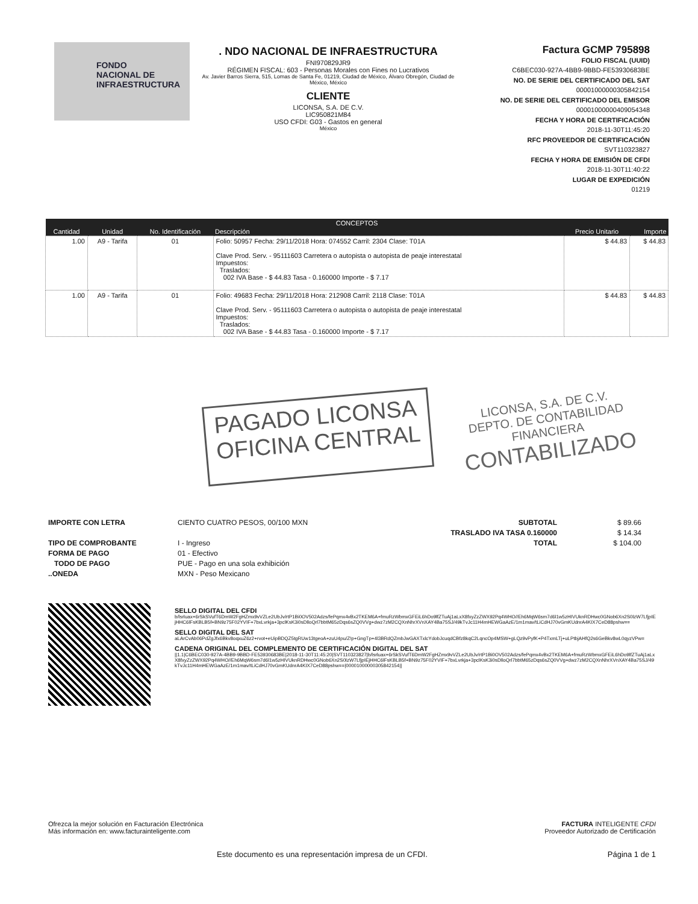FONDO
NACIONAL DE
INFRAESTRUCTURA
. NDO NACIONAL DE INFRAESTRUCTURA
FNI970829JR9
RÉGIMEN FISCAL: 603 - Personas Morales con Fines no Lucrativos
Av. Javier Barros Sierra, 515, Lomas de Santa Fe, 01219, Ciudad de México, Álvaro Obregón, Ciudad de México, México
CLIENTE
LICONSA, S.A. DE C.V.
LIC950821M84
USO CFDI: G03 - Gastos en general
México
Factura GCMP 795898
FOLIO FISCAL (UUID)
C6BEC030-927A-4BB9-9BBD-FE53930683BE
NO. DE SERIE DEL CERTIFICADO DEL SAT
00001000000305842154
NO. DE SERIE DEL CERTIFICADO DEL EMISOR
00001000000409054348
FECHA Y HORA DE CERTIFICACIÓN
2018-11-30T11:45:20
RFC PROVEEDOR DE CERTIFICACIÓN
SVT110323827
FECHA Y HORA DE EMISIÓN DE CFDI
2018-11-30T11:40:22
LUGAR DE EXPEDICIÓN
01219
| CONCEPTOS | | | | | |
| --- | --- | --- | --- | --- | --- |
| Cantidad | Unidad | No. Identificación | Descripción | Precio Unitario | Importe |
| 1.00 | A9 - Tarifa | 01 | Folio: 50957 Fecha: 29/11/2018 Hora: 074552 Carril: 2304 Clase: T01A Clave Prod. Serv. - 95111603 Carretera o autopista o autopista de peaje interestatal Impuestos: Traslados: 002 IVA Base - $ 44.83 Tasa - 0.160000 Importe - $ 7.17 | $ 44.83 | $ 44.83 |
| 1.00 | A9 - Tarifa | 01 | Folio: 49683 Fecha: 29/11/2018 Hora: 212908 Carril: 2118 Clase: T01A Clave Prod. Serv. - 95111603 Carretera o autopista o autopista de peaje interestatal Impuestos: Traslados: 002 IVA Base - $ 44.83 Tasa - 0.160000 Importe - $ 7.17 | $ 44.83 | $ 44.83 |
PAGADO LICONSA
OFICINA CENTRAL
LICONSA, S.A. DE C.V.
DEPTO. DE CONTABILIDAD
FINANCIERA
CONTABILIZADO
IMPORTE CON LETRA
TIPO DE COMPROBANTE
FORMA DE PAGO
TODO DE PAGO
..ONEDA
CIENTO CUATRO PESOS, 00/100 MXN
I - Ingreso
01 - Efectivo
PUE - Pago en una sola exhibición
MXN - Peso Mexicano
SUBTOTAL
TRASLADO IVA TASA 0.160000
TOTAL
$ 89.66
$ 14.34
$ 104.00
SELLO DIGITAL DEL CFDI
b/lsrluax+6rSkSVufT6DmW2FgHZmx9vVZLe2UbJv/rtP1Bi0OV502Adzs/fePqmx4vBx2TKEM6A+fmuRzWbmxGFEiL6hDo9lfZTuAj1aLxX8fxyZzZWX92Pq4WHO//Eh6MqW6sm7d6l1w5zHIVUknRDHwc0GNob6Xn2S0lzW7LfjpIEjHHC6lFsKBLB5f+BN9z75F02YVIF+7bxLvrkja+3pclKsK3i0sDlloQrl7bbtM65zDqs6sZQ0VVg+dwz7zM2CQXnNhrXVnXAY4Ba75SJ/49kTvJc11H4mHEWGaAzE/1m1mav/tLiCdHJ70vGmKUdnrA4KIX7CeD88pshw==
SELLO DIGITAL DEL SAT
aLArCvAb06PdZgJfx6Bkv8oqxuZ6z2+rvot+eUipBDQZ5tgRUw13tgeoA+zuU4pu/Z!p+GngTp+4l3BRdQZmbJwGAXTxlcYdobJcuqdCBfz8kqC2LqncOp4MSW+gLQz9vPyfK+P4TxmLTj+uLPtbjAHfQ2s6GeBkv8wL0qyzVPw=
CADENA ORIGINAL DEL COMPLEMENTO DE CERTIFICACIÓN DIGITAL DEL SAT
||1.1|C6BEC030-927A-4BB9-9BBD-FE53930683BE|2018-11-30T11:45:20|SVT110323827|b/lsrluax+6rSkSVufT6DmW2FgHZmx9vVZLe2UbJv/rtP1Bi0OV502Adzs/fePqmx4vBx2TKEM6A+fmuRzWbmxGFEiL6hDo9lfZTuAj1aLxX8fxyZzZWX92Pq4WHO//Eh6MqW6sm7d6l1w5zHIVUknRDHwc0GNob6Xn2S0lzW7LfjpIEjHHC6lFsKBLB5f+BN9z75F02YVIF+7bxLvrkja+3pclKsK3i0sDlloQrl7bbtM65zDqs6sZQ0VVg+dwz7zM2CQXnNhrXVnXAY4Ba75SJ/49kTvJc11H4mHEWGaAzE/1m1mav/tLiCdHJ70vGmKUdnrA4KIX7CeD88pshw==|00001000000305842154||
Ofrezca la mejor solución en Facturación Electrónica
Más información en: www.facturainteligente.com
FACTURA INTELIGENTE CFDI
Proveedor Autorizado de Certificación
Este documento es una representación impresa de un CFDI.
Página 1 de 1